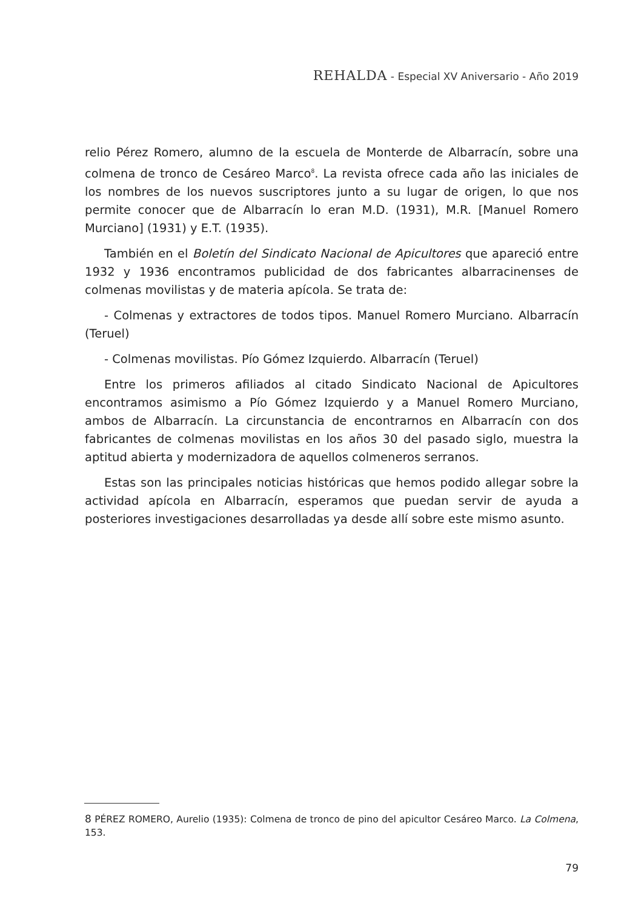REHALDA - Especial XV Aniversario - Año 2019
relio Pérez Romero, alumno de la escuela de Monterde de Albarracín, sobre una colmena de tronco de Cesáreo Marco<sup>8</sup>. La revista ofrece cada año las iniciales de los nombres de los nuevos suscriptores junto a su lugar de origen, lo que nos permite conocer que de Albarracín lo eran M.D. (1931), M.R. [Manuel Romero Murciano] (1931) y E.T. (1935).
También en el Boletín del Sindicato Nacional de Apicultores que apareció entre 1932 y 1936 encontramos publicidad de dos fabricantes albarracinenses de colmenas movilistas y de materia apícola. Se trata de:
- Colmenas y extractores de todos tipos. Manuel Romero Murciano. Albarracín (Teruel)
- Colmenas movilistas. Pío Gómez Izquierdo. Albarracín (Teruel)
Entre los primeros afiliados al citado Sindicato Nacional de Apicultores encontramos asimismo a Pío Gómez Izquierdo y a Manuel Romero Murciano, ambos de Albarracín. La circunstancia de encontrarnos en Albarracín con dos fabricantes de colmenas movilistas en los años 30 del pasado siglo, muestra la aptitud abierta y modernizadora de aquellos colmeneros serranos.
Estas son las principales noticias históricas que hemos podido allegar sobre la actividad apícola en Albarracín, esperamos que puedan servir de ayuda a posteriores investigaciones desarrolladas ya desde allí sobre este mismo asunto.
8 PÉREZ ROMERO, Aurelio (1935): Colmena de tronco de pino del apicultor Cesáreo Marco. La Colmena, 153.
79